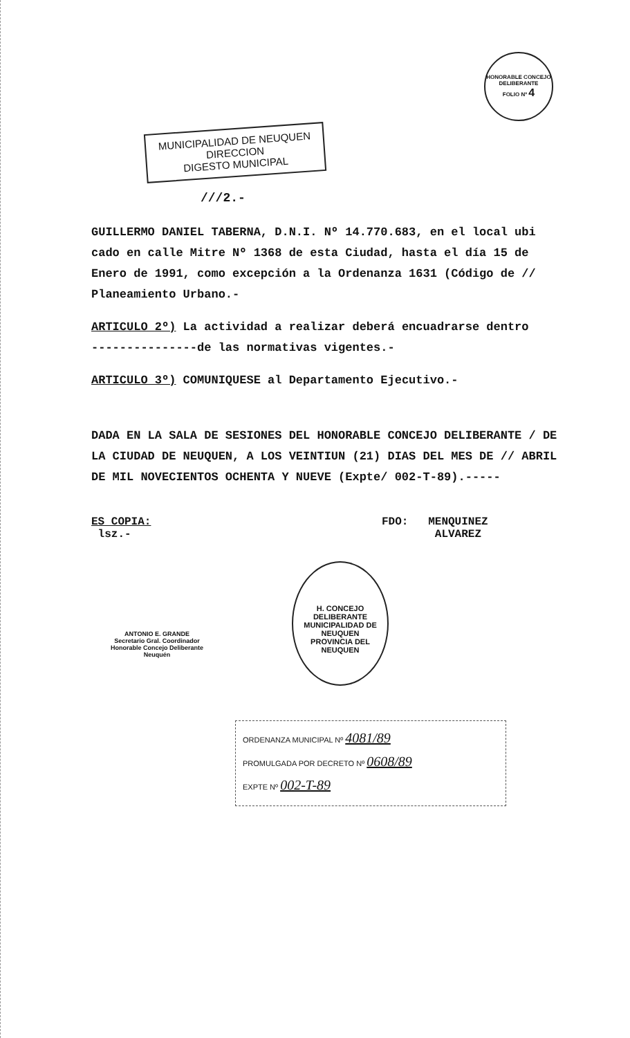HONORABLE CONCEJO DELIBERANTE
FOLIO Nº 4
MUNICIPALIDAD DE NEUQUEN
DIRECCION
DIGESTO MUNICIPAL
///2.-
GUILLERMO DANIEL TABERNA, D.N.I. Nº 14.770.683, en el local ubi cado en calle Mitre Nº 1368 de esta Ciudad, hasta el día 15 de Enero de 1991, como excepción a la Ordenanza 1631 (Código de // Planeamiento Urbano.-
ARTICULO 2º) La actividad a realizar deberá encuadrarse dentro
---------------de las normativas vigentes.-
ARTICULO 3º) COMUNIQUESE al Departamento Ejecutivo.-
DADA EN LA SALA DE SESIONES DEL HONORABLE CONCEJO DELIBERANTE / DE LA CIUDAD DE NEUQUEN, A LOS VEINTIUN (21) DIAS DEL MES DE // ABRIL DE MIL NOVECIENTOS OCHENTA Y NUEVE (Expte/ 002-T-89).-----
ES COPIA:
lsz.-
ANTONIO E. GRANDE
Secretario Gral. Coordinador
Honorable Concejo Deliberante
Neuquén
FDO: MENQUINEZ
ALVAREZ
H. CONCEJO DELIBERANTE
MUNICIPALIDAD DE NEUQUEN
PROVINCIA DEL NEUQUEN
ORDENANZA MUNICIPAL Nº 4081/89
PROMULGADA POR DECRETO Nº 0608/89
EXPTE Nº 002-T-89